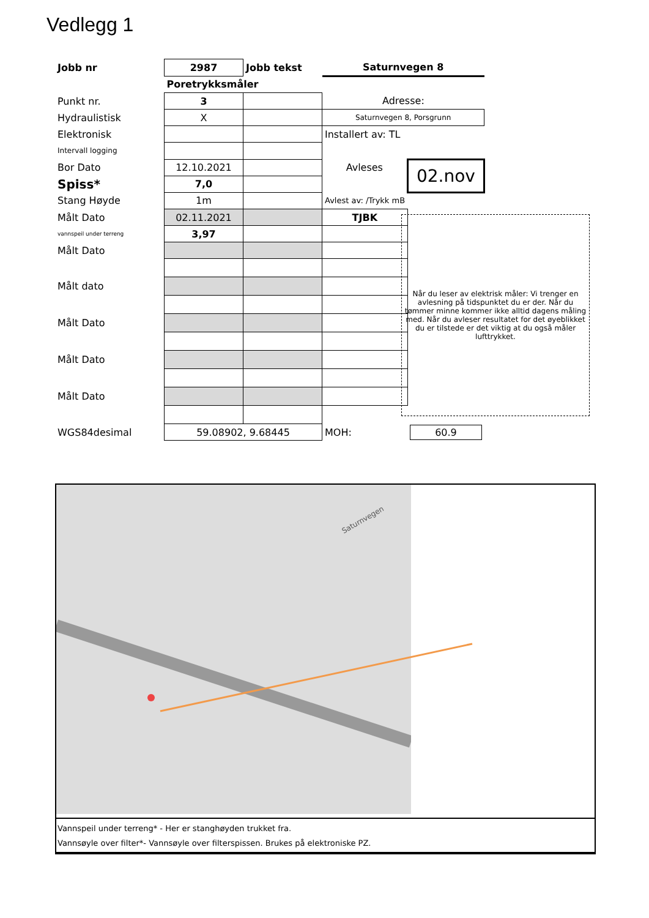Vedlegg 1
| Jobb nr | 2987 | Jobb tekst | Saturnvegen 8 | |
| | Poretrykksmåler | | | |
| Punkt nr. | 3 | | Adresse: | |
| Hydraulistisk | X | | Saturnvegen 8, Porsgrunn | |
| Elektronisk | | | Installert av: TL | |
| Intervall logging | | | | |
| Bor Dato | 12.10.2021 | | Avleses | 02.nov |
| Spiss* | 7,0 | | | |
| Stang Høyde | 1m | | Avlest av: /Trykk mB | |
| Målt Dato | 02.11.2021 | | TJBK | |
| vannspeil under terreng | 3,97 | | | |
| Målt Dato | | | | |
| Målt dato | | | | |
| Målt Dato | | | | |
| Målt Dato | | | | |
| Målt Dato | | | | |
| WGS84desimal | 59.08902, 9.68445 | | MOH: | 60.9 |
Når du leser av elektrisk måler: Vi trenger en avlesning på tidspunktet du er der. Når du tømmer minne kommer ikke alltid dagens måling med. Når du avleser resultatet for det øyeblikket du er tilstede er det viktig at du også måler lufttrykket.
Saturnvegen
Vannspeil under terreng* - Her er stanghøyden trukket fra.
Vannsøyle over filter*- Vannsøyle over filterspissen. Brukes på elektroniske PZ.